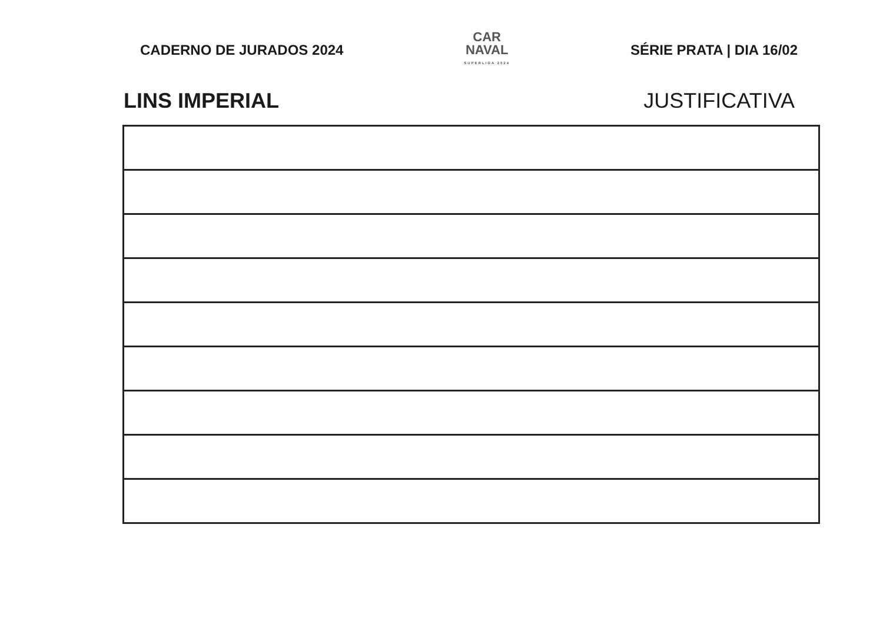CADERNO DE JURADOS 2024
CAR
NAVAL
SUPERLIGA 2024
SÉRIE PRATA | DIA 16/02
LINS IMPERIAL JUSTIFICATIVA